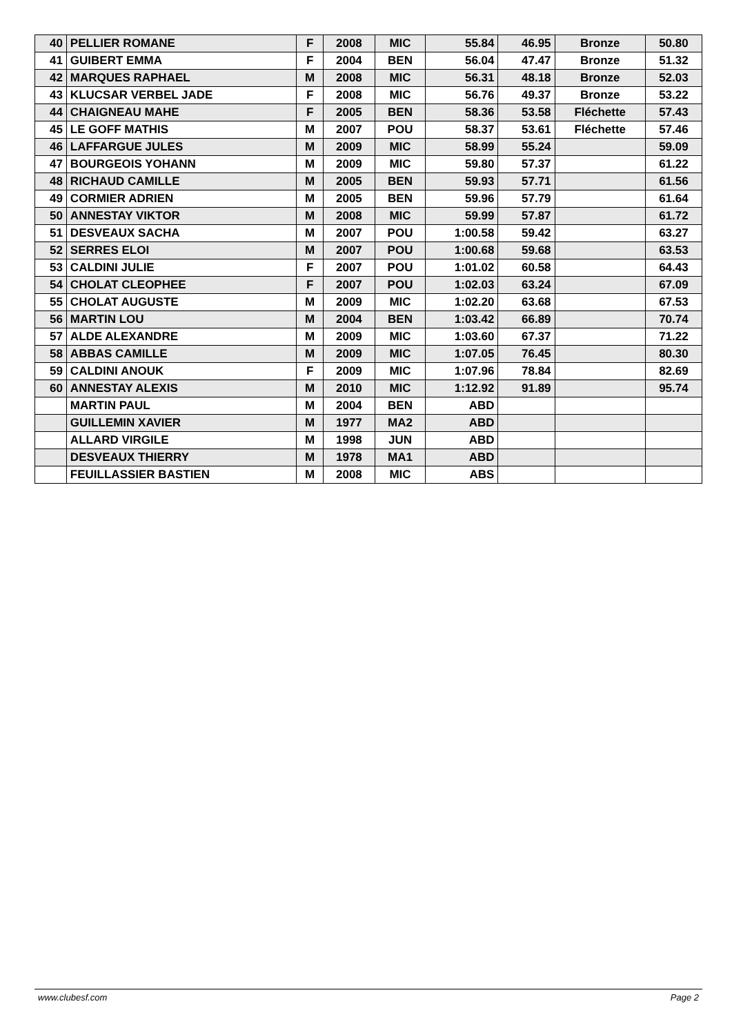| 40 | PELLIER ROMANE | F | 2008 | MIC | 55.84 | 46.95 | Bronze | 50.80 |
| 41 | GUIBERT EMMA | F | 2004 | BEN | 56.04 | 47.47 | Bronze | 51.32 |
| 42 | MARQUES RAPHAEL | M | 2008 | MIC | 56.31 | 48.18 | Bronze | 52.03 |
| 43 | KLUCSAR VERBEL JADE | F | 2008 | MIC | 56.76 | 49.37 | Bronze | 53.22 |
| 44 | CHAIGNEAU MAHE | F | 2005 | BEN | 58.36 | 53.58 | Fléchette | 57.43 |
| 45 | LE GOFF MATHIS | M | 2007 | POU | 58.37 | 53.61 | Fléchette | 57.46 |
| 46 | LAFFARGUE JULES | M | 2009 | MIC | 58.99 | 55.24 | | 59.09 |
| 47 | BOURGEOIS YOHANN | M | 2009 | MIC | 59.80 | 57.37 | | 61.22 |
| 48 | RICHAUD CAMILLE | M | 2005 | BEN | 59.93 | 57.71 | | 61.56 |
| 49 | CORMIER ADRIEN | M | 2005 | BEN | 59.96 | 57.79 | | 61.64 |
| 50 | ANNESTAY VIKTOR | M | 2008 | MIC | 59.99 | 57.87 | | 61.72 |
| 51 | DESVEAUX SACHA | M | 2007 | POU | 1:00.58 | 59.42 | | 63.27 |
| 52 | SERRES ELOI | M | 2007 | POU | 1:00.68 | 59.68 | | 63.53 |
| 53 | CALDINI JULIE | F | 2007 | POU | 1:01.02 | 60.58 | | 64.43 |
| 54 | CHOLAT CLEOPHEE | F | 2007 | POU | 1:02.03 | 63.24 | | 67.09 |
| 55 | CHOLAT AUGUSTE | M | 2009 | MIC | 1:02.20 | 63.68 | | 67.53 |
| 56 | MARTIN LOU | M | 2004 | BEN | 1:03.42 | 66.89 | | 70.74 |
| 57 | ALDE ALEXANDRE | M | 2009 | MIC | 1:03.60 | 67.37 | | 71.22 |
| 58 | ABBAS CAMILLE | M | 2009 | MIC | 1:07.05 | 76.45 | | 80.30 |
| 59 | CALDINI ANOUK | F | 2009 | MIC | 1:07.96 | 78.84 | | 82.69 |
| 60 | ANNESTAY ALEXIS | M | 2010 | MIC | 1:12.92 | 91.89 | | 95.74 |
| | MARTIN PAUL | M | 2004 | BEN | ABD | | | |
| | GUILLEMIN XAVIER | M | 1977 | MA2 | ABD | | | |
| | ALLARD VIRGILE | M | 1998 | JUN | ABD | | | |
| | DESVEAUX THIERRY | M | 1978 | MA1 | ABD | | | |
| | FEUILLASSIER BASTIEN | M | 2008 | MIC | ABS | | | |
www.clubesf.com Page 2